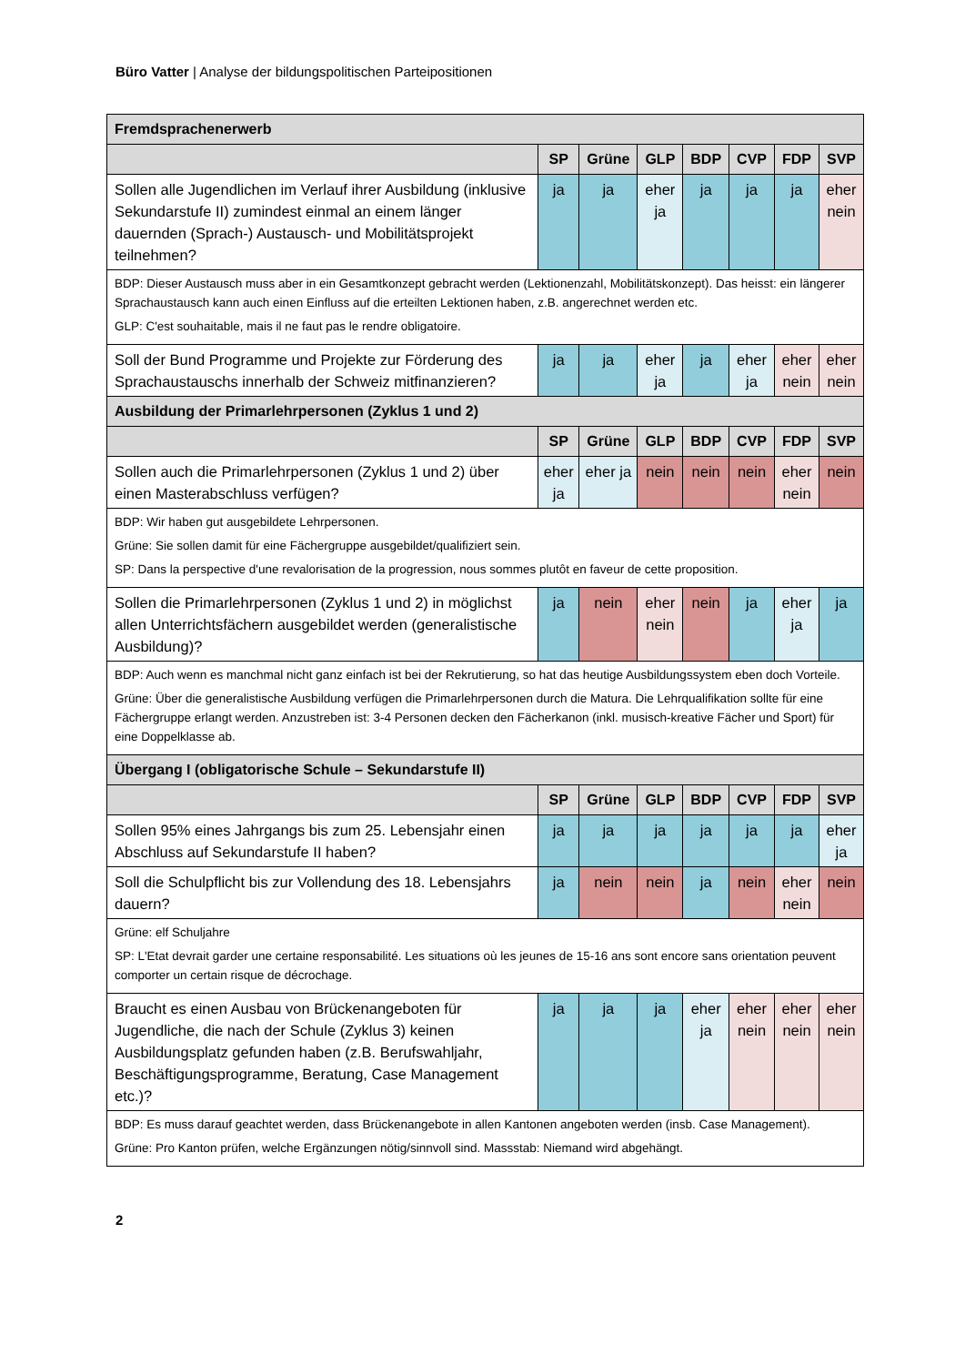Büro Vatter | Analyse der bildungspolitischen Parteipositionen
| Fremdsprachenerwerb | | | | | | | |
| --- | --- | --- | --- | --- | --- | --- | --- |
| | SP | Grüne | GLP | BDP | CVP | FDP | SVP |
| Sollen alle Jugendlichen im Verlauf ihrer Ausbildung (inklusive Sekundarstufe II) zumindest einmal an einem länger dauernden (Sprach-) Austausch- und Mobilitätsprojekt teilnehmen? | ja | ja | eher ja | ja | ja | ja | eher nein |
| BDP: Dieser Austausch muss aber in ein Gesamtkonzept gebracht werden (Lektionenzahl, Mobilitätskonzept). Das heisst: ein längerer Sprachaustausch kann auch einen Einfluss auf die erteilten Lektionen haben, z.B. angerechnet werden etc. GLP: C'est souhaitable, mais il ne faut pas le rendre obligatoire. | | | | | | | |
| Soll der Bund Programme und Projekte zur Förderung des Sprachaustauschs innerhalb der Schweiz mitfinanzieren? | ja | ja | eher ja | ja | eher ja | eher nein | eher nein |
| Ausbildung der Primarlehrpersonen (Zyklus 1 und 2) | | | | | | | |
| | SP | Grüne | GLP | BDP | CVP | FDP | SVP |
| Sollen auch die Primarlehrpersonen (Zyklus 1 und 2) über einen Masterabschluss verfügen? | eher ja | eher ja | nein | nein | nein | eher nein | nein |
| BDP: Wir haben gut ausgebildete Lehrpersonen. Grüne: Sie sollen damit für eine Fächergruppe ausgebildet/qualifiziert sein. SP: Dans la perspective d'une revalorisation de la progression, nous sommes plutôt en faveur de cette proposition. | | | | | | | |
| Sollen die Primarlehrpersonen (Zyklus 1 und 2) in möglichst allen Unterrichtsfächern ausgebildet werden (generalistische Ausbildung)? | ja | nein | eher nein | nein | ja | eher ja | ja |
| BDP: Auch wenn es manchmal nicht ganz einfach ist bei der Rekrutierung, so hat das heutige Ausbildungssystem eben doch Vorteile. Grüne: Über die generalistische Ausbildung verfügen die Primarlehrpersonen durch die Matura. Die Lehrqualifikation sollte für eine Fächergruppe erlangt werden. Anzustreben ist: 3-4 Personen decken den Fächerkanon (inkl. musisch-kreative Fächer und Sport) für eine Doppelklasse ab. | | | | | | | |
| Übergang I (obligatorische Schule – Sekundarstufe II) | | | | | | | |
| | SP | Grüne | GLP | BDP | CVP | FDP | SVP |
| Sollen 95% eines Jahrgangs bis zum 25. Lebensjahr einen Abschluss auf Sekundarstufe II haben? | ja | ja | ja | ja | ja | ja | eher ja |
| Soll die Schulpflicht bis zur Vollendung des 18. Lebensjahrs dauern? | ja | nein | nein | ja | nein | eher nein | nein |
| Grüne: elf Schuljahre SP: L'Etat devrait garder une certaine responsabilité. Les situations où les jeunes de 15-16 ans sont encore sans orientation peuvent comporter un certain risque de décrochage. | | | | | | | |
| Braucht es einen Ausbau von Brückenangeboten für Jugendliche, die nach der Schule (Zyklus 3) keinen Ausbildungsplatz gefunden haben (z.B. Berufswahljahr, Beschäftigungsprogramme, Beratung, Case Management etc.)? | ja | ja | ja | eher ja | eher nein | eher nein | eher nein |
| BDP: Es muss darauf geachtet werden, dass Brückenangebote in allen Kantonen angeboten werden (insb. Case Management). Grüne: Pro Kanton prüfen, welche Ergänzungen nötig/sinnvoll sind. Massstab: Niemand wird abgehängt. | | | | | | | |
2